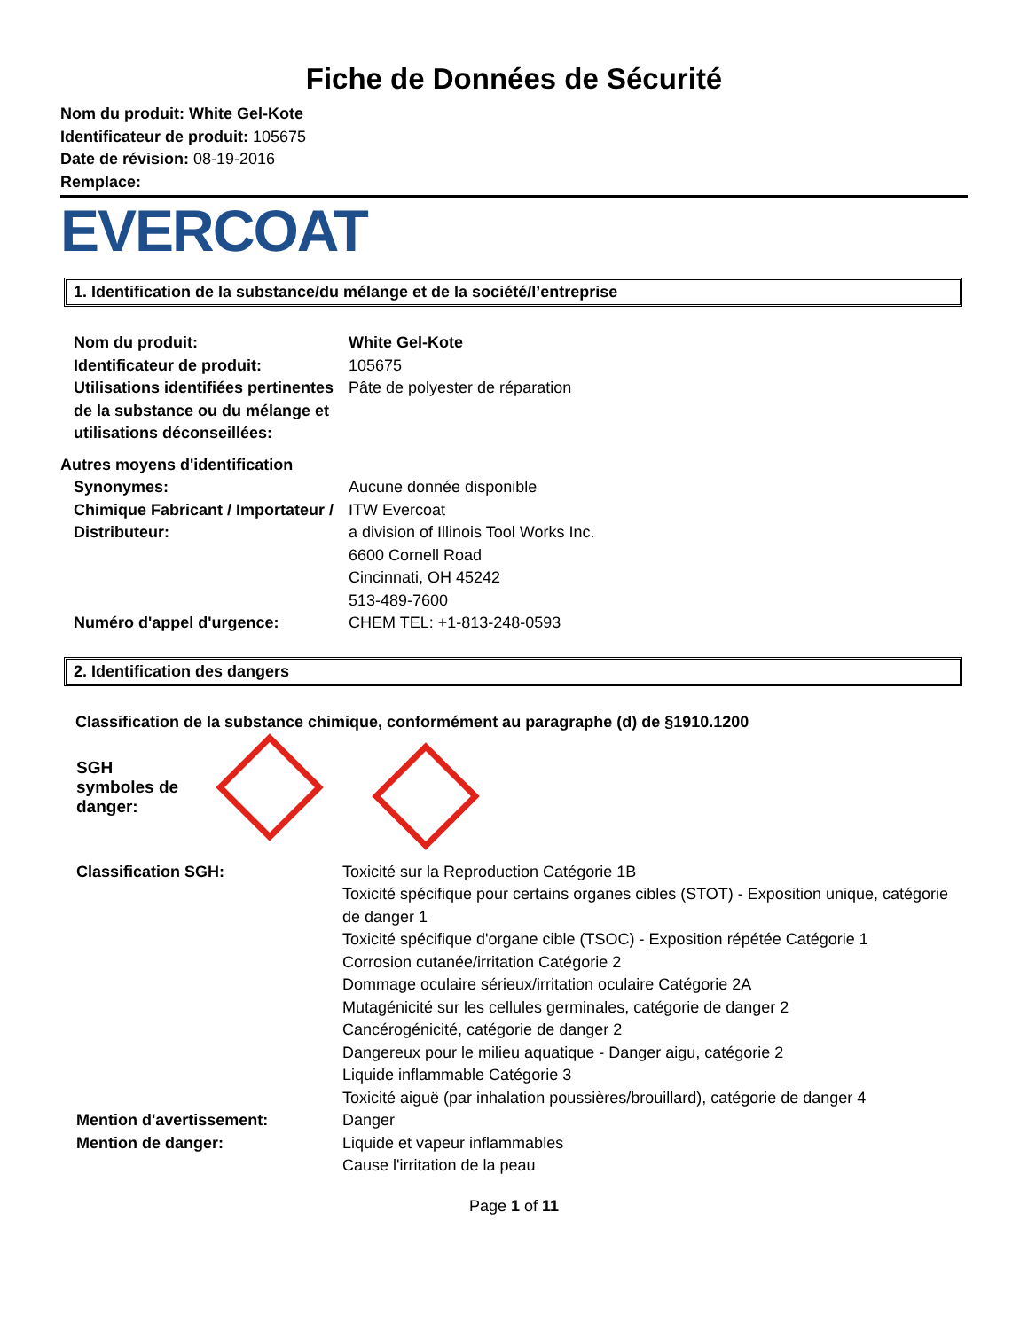Fiche de Données de Sécurité
Nom du produit: White Gel-Kote
Identificateur de produit: 105675
Date de révision: 08-19-2016
Remplace:
EVERCOAT
1. Identification de la substance/du mélange et de la société/l’entreprise
Nom du produit: White Gel-Kote
Identificateur de produit: 105675
Utilisations identifiées pertinentes de la substance ou du mélange et utilisations déconseillées:
Pâte de polyester de réparation
Autres moyens d'identification
Synonymes: Aucune donnée disponible
Chimique Fabricant / Importateur / Distributeur:
ITW Evercoat
a division of Illinois Tool Works Inc.
6600 Cornell Road
Cincinnati, OH 45242
513-489-7600
Numéro d'appel d'urgence: CHEM TEL: +1-813-248-0593
2. Identification des dangers
Classification de la substance chimique, conformément au paragraphe (d) de §1910.1200
SGH symboles de danger:
Classification SGH: Toxicité sur la Reproduction Catégorie 1B
Toxicité spécifique pour certains organes cibles (STOT) - Exposition unique, catégorie de danger 1
Toxicité spécifique d'organe cible (TSOC) - Exposition répétée Catégorie 1
Corrosion cutanée/irritation Catégorie 2
Dommage oculaire sérieux/irritation oculaire Catégorie 2A
Mutagénicité sur les cellules germinales, catégorie de danger 2
Cancérogénicité, catégorie de danger 2
Dangereux pour le milieu aquatique - Danger aigu, catégorie 2
Liquide inflammable Catégorie 3
Toxicité aiguë (par inhalation poussières/brouillard), catégorie de danger 4
Mention d'avertissement: Danger
Mention de danger: Liquide et vapeur inflammables
Cause l'irritation de la peau
Page 1 of 11